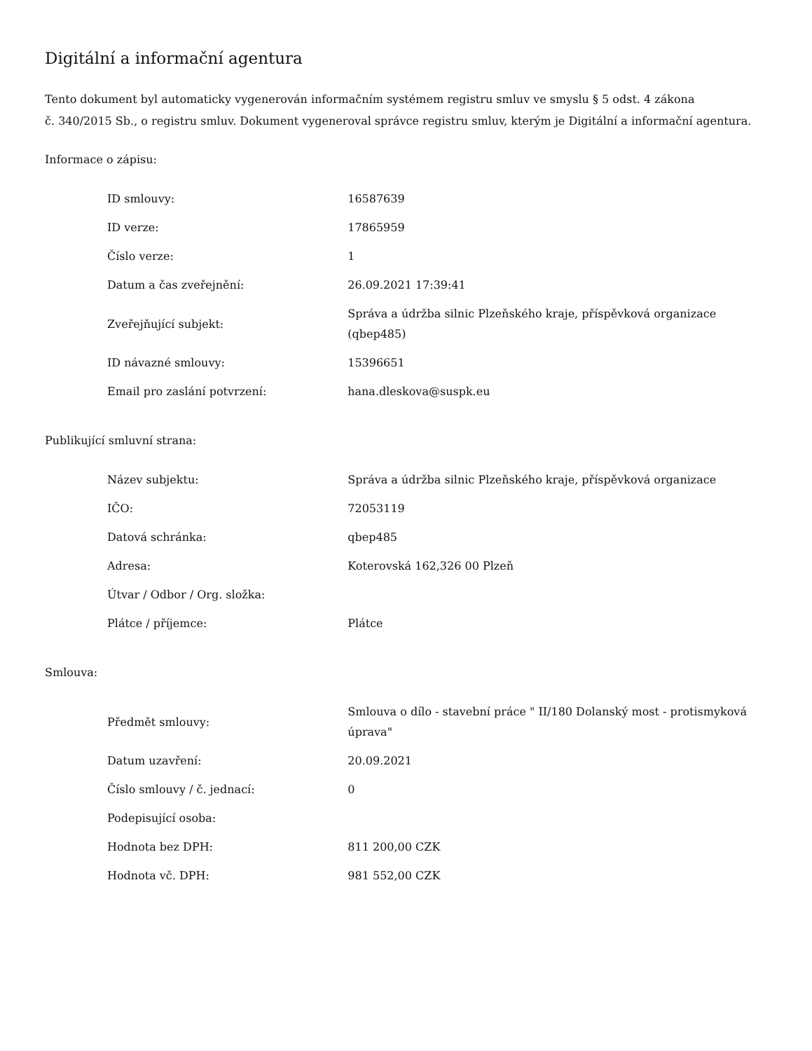Digitální a informační agentura
Tento dokument byl automaticky vygenerován informačním systémem registru smluv ve smyslu § 5 odst. 4 zákona
č. 340/2015 Sb., o registru smluv. Dokument vygeneroval správce registru smluv, kterým je Digitální a informační agentura.
Informace o zápisu:
| ID smlouvy: | 16587639 |
| ID verze: | 17865959 |
| Číslo verze: | 1 |
| Datum a čas zveřejnění: | 26.09.2021 17:39:41 |
| Zveřejňující subjekt: | Správa a údržba silnic Plzeňského kraje, příspěvková organizace (qbep485) |
| ID návazné smlouvy: | 15396651 |
| Email pro zaslání potvrzení: | hana.dleskova@suspk.eu |
Publikující smluvní strana:
| Název subjektu: | Správa a údržba silnic Plzeňského kraje, příspěvková organizace |
| IČO: | 72053119 |
| Datová schránka: | qbep485 |
| Adresa: | Koterovská 162,326 00 Plzeň |
| Útvar / Odbor / Org. složka: | |
| Plátce / příjemce: | Plátce |
Smlouva:
| Předmět smlouvy: | Smlouva o dílo - stavební práce " II/180 Dolanský most - protismyková úprava" |
| Datum uzavření: | 20.09.2021 |
| Číslo smlouvy / č. jednací: | 0 |
| Podepisující osoba: | |
| Hodnota bez DPH: | 811 200,00 CZK |
| Hodnota vč. DPH: | 981 552,00 CZK |